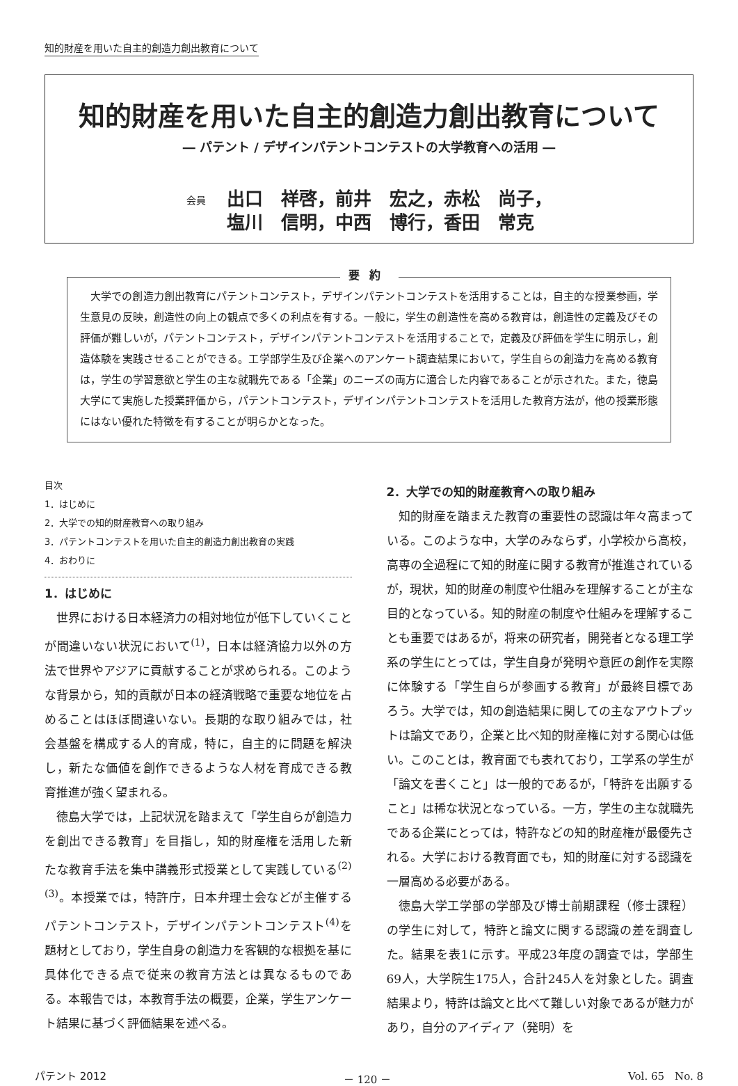知的財産を用いた自主的創造力創出教育について
知的財産を用いた自主的創造力創出教育について
― パテント / デザインパテントコンテストの大学教育への活用 ―
会員
出口　祥啓，前井　宏之，赤松　尚子，
塩川　信明，中西　博行，香田　常克
要約
大学での創造力創出教育にパテントコンテスト，デザインパテントコンテストを活用することは，自主的な授業参画，学生意見の反映，創造性の向上の観点で多くの利点を有する。一般に，学生の創造性を高める教育は，創造性の定義及びその評価が難しいが，パテントコンテスト，デザインパテントコンテストを活用することで，定義及び評価を学生に明示し，創造体験を実践させることができる。工学部学生及び企業へのアンケート調査結果において，学生自らの創造力を高める教育は，学生の学習意欲と学生の主な就職先である「企業」のニーズの両方に適合した内容であることが示された。また，徳島大学にて実施した授業評価から，パテントコンテスト，デザインパテントコンテストを活用した教育方法が，他の授業形態にはない優れた特徴を有することが明らかとなった。
目次
1．はじめに
2．大学での知的財産教育への取り組み
3．パテントコンテストを用いた自主的創造力創出教育の実践
4．おわりに
1．はじめに
世界における日本経済力の相対地位が低下していくことが間違いない状況において<sup>(1)</sup>，日本は経済協力以外の方法で世界やアジアに貢献することが求められる。このような背景から，知的貢献が日本の経済戦略で重要な地位を占めることはほぼ間違いない。長期的な取り組みでは，社会基盤を構成する人的育成，特に，自主的に問題を解決し，新たな価値を創作できるような人材を育成できる教育推進が強く望まれる。
徳島大学では，上記状況を踏まえて「学生自らが創造力を創出できる教育」を目指し，知的財産権を活用した新たな教育手法を集中講義形式授業として実践している<sup>(2)(3)</sup>。本授業では，特許庁，日本弁理士会などが主催するパテントコンテスト，デザインパテントコンテスト<sup>(4)</sup>を題材としており，学生自身の創造力を客観的な根拠を基に具体化できる点で従来の教育方法とは異なるものである。本報告では，本教育手法の概要，企業，学生アンケート結果に基づく評価結果を述べる。
2．大学での知的財産教育への取り組み
知的財産を踏まえた教育の重要性の認識は年々高まっている。このような中，大学のみならず，小学校から高校，高専の全過程にて知的財産に関する教育が推進されているが，現状，知的財産の制度や仕組みを理解することが主な目的となっている。知的財産の制度や仕組みを理解することも重要ではあるが，将来の研究者，開発者となる理工学系の学生にとっては，学生自身が発明や意匠の創作を実際に体験する「学生自らが参画する教育」が最終目標であろう。大学では，知の創造結果に関しての主なアウトプットは論文であり，企業と比べ知的財産権に対する関心は低い。このことは，教育面でも表れており，工学系の学生が「論文を書くこと」は一般的であるが，「特許を出願すること」は稀な状況となっている。一方，学生の主な就職先である企業にとっては，特許などの知的財産権が最優先される。大学における教育面でも，知的財産に対する認識を一層高める必要がある。
徳島大学工学部の学部及び博士前期課程（修士課程）の学生に対して，特許と論文に関する認識の差を調査した。結果を表1に示す。平成23年度の調査では，学部生69人，大学院生175人，合計245人を対象とした。調査結果より，特許は論文と比べて難しい対象であるが魅力があり，自分のアイディア（発明）を
パテント 2012 － 120 － Vol. 65　No. 8